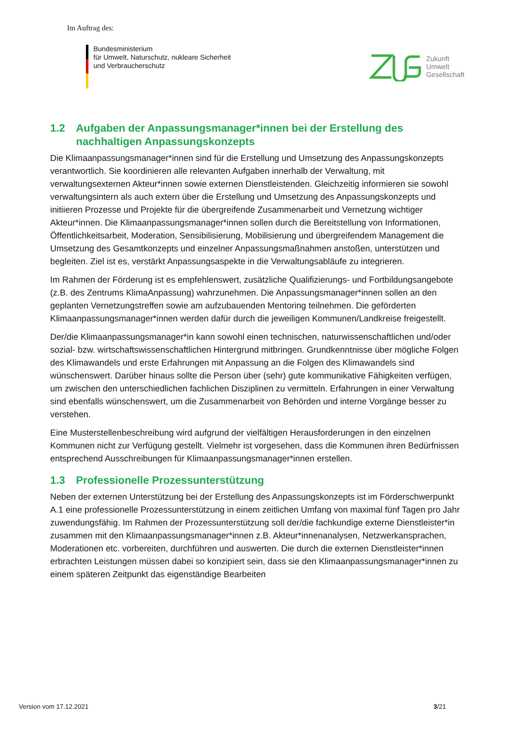Im Auftrag des:
Bundesministerium
für Umwelt, Naturschutz, nukleare Sicherheit
und Verbraucherschutz
Zukunft
Umwelt
Gesellschaft
1.2 Aufgaben der Anpassungsmanager*innen bei der Erstellung des nachhaltigen Anpassungskonzepts
Die Klimaanpassungsmanager*innen sind für die Erstellung und Umsetzung des Anpassungskonzepts verantwortlich. Sie koordinieren alle relevanten Aufgaben innerhalb der Verwaltung, mit verwaltungsexternen Akteur*innen sowie externen Dienstleistenden. Gleichzeitig informieren sie sowohl verwaltungsintern als auch extern über die Erstellung und Umsetzung des Anpassungskonzepts und initiieren Prozesse und Projekte für die übergreifende Zusammenarbeit und Vernetzung wichtiger Akteur*innen. Die Klimaanpassungsmanager*innen sollen durch die Bereitstellung von Informationen, Öffentlichkeitsarbeit, Moderation, Sensibilisierung, Mobilisierung und übergreifendem Management die Umsetzung des Gesamtkonzepts und einzelner Anpassungsmaßnahmen anstoßen, unterstützen und begleiten. Ziel ist es, verstärkt Anpassungsaspekte in die Verwaltungsabläufe zu integrieren.
Im Rahmen der Förderung ist es empfehlenswert, zusätzliche Qualifizierungs- und Fortbildungsangebote (z.B. des Zentrums KlimaAnpassung) wahrzunehmen. Die Anpassungsmanager*innen sollen an den geplanten Vernetzungstreffen sowie am aufzubauenden Mentoring teilnehmen. Die geförderten Klimaanpassungsmanager*innen werden dafür durch die jeweiligen Kommunen/Landkreise freigestellt.
Der/die Klimaanpassungsmanager*in kann sowohl einen technischen, naturwissenschaftlichen und/oder sozial- bzw. wirtschaftswissenschaftlichen Hintergrund mitbringen. Grundkenntnisse über mögliche Folgen des Klimawandels und erste Erfahrungen mit Anpassung an die Folgen des Klimawandels sind wünschenswert. Darüber hinaus sollte die Person über (sehr) gute kommunikative Fähigkeiten verfügen, um zwischen den unterschiedlichen fachlichen Disziplinen zu vermitteln. Erfahrungen in einer Verwaltung sind ebenfalls wünschenswert, um die Zusammenarbeit von Behörden und interne Vorgänge besser zu verstehen.
Eine Musterstellenbeschreibung wird aufgrund der vielfältigen Herausforderungen in den einzelnen Kommunen nicht zur Verfügung gestellt. Vielmehr ist vorgesehen, dass die Kommunen ihren Bedürfnissen entsprechend Ausschreibungen für Klimaanpassungsmanager*innen erstellen.
1.3 Professionelle Prozessunterstützung
Neben der externen Unterstützung bei der Erstellung des Anpassungskonzepts ist im Förderschwerpunkt A.1 eine professionelle Prozessunterstützung in einem zeitlichen Umfang von maximal fünf Tagen pro Jahr zuwendungsfähig. Im Rahmen der Prozessunterstützung soll der/die fachkundige externe Dienstleister*in zusammen mit den Klimaanpassungsmanager*innen z.B. Akteur*innenanalysen, Netzwerkansprachen, Moderationen etc. vorbereiten, durchführen und auswerten. Die durch die externen Dienstleister*innen erbrachten Leistungen müssen dabei so konzipiert sein, dass sie den Klimaanpassungsmanager*innen zu einem späteren Zeitpunkt das eigenständige Bearbeiten
Version vom 17.12.2021 3/21